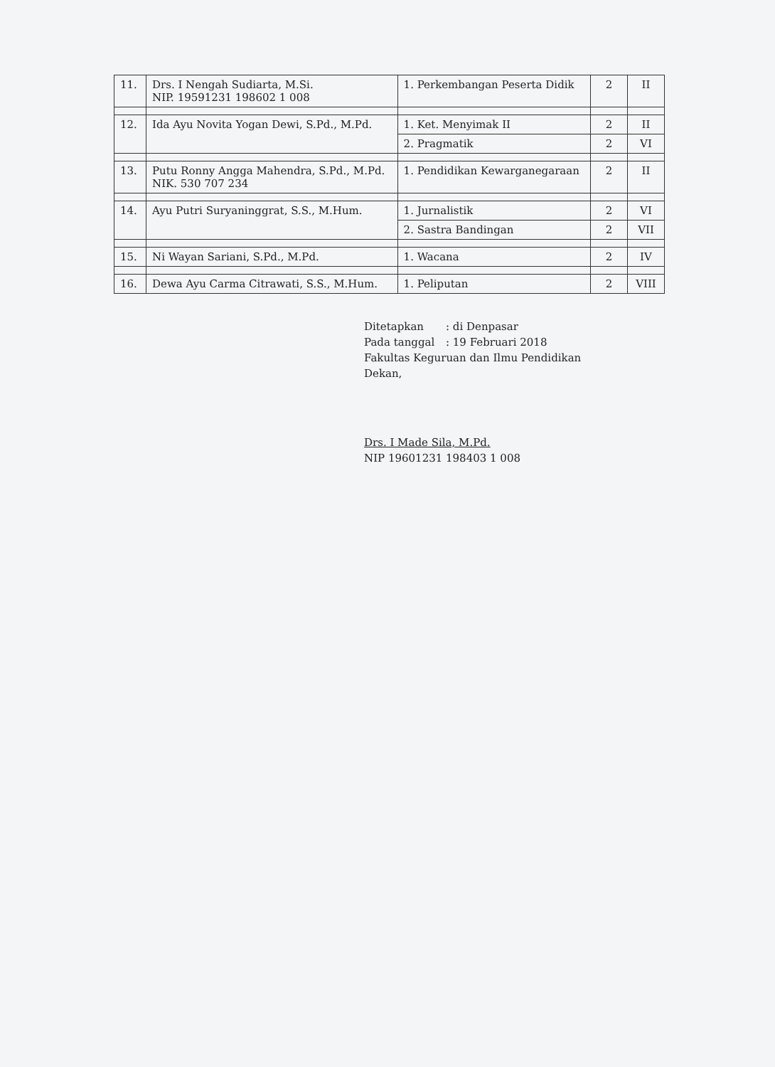| 11. | Drs. I Nengah Sudiarta, M.Si. NIP. 19591231 198602 1 008 | 1. Perkembangan Peserta Didik | 2 | II |
| 12. | Ida Ayu Novita Yogan Dewi, S.Pd., M.Pd. | 1. Ket. Menyimak II | 2 | II |
| | | 2. Pragmatik | 2 | VI |
| 13. | Putu Ronny Angga Mahendra, S.Pd., M.Pd. NIK. 530 707 234 | 1. Pendidikan Kewarganegaraan | 2 | II |
| 14. | Ayu Putri Suryaninggrat, S.S., M.Hum. | 1. Jurnalistik | 2 | VI |
| | | 2. Sastra Bandingan | 2 | VII |
| 15. | Ni Wayan Sariani, S.Pd., M.Pd. | 1. Wacana | 2 | IV |
| 16. | Dewa Ayu Carma Citrawati, S.S., M.Hum. | 1. Peliputan | 2 | VIII |
Ditetapkan: di Denpasar
Pada tanggal: 19 Februari 2018
Fakultas Keguruan dan Ilmu Pendidikan
Dekan,
Drs. I Made Sila, M.Pd.
NIP 19601231 198403 1 008